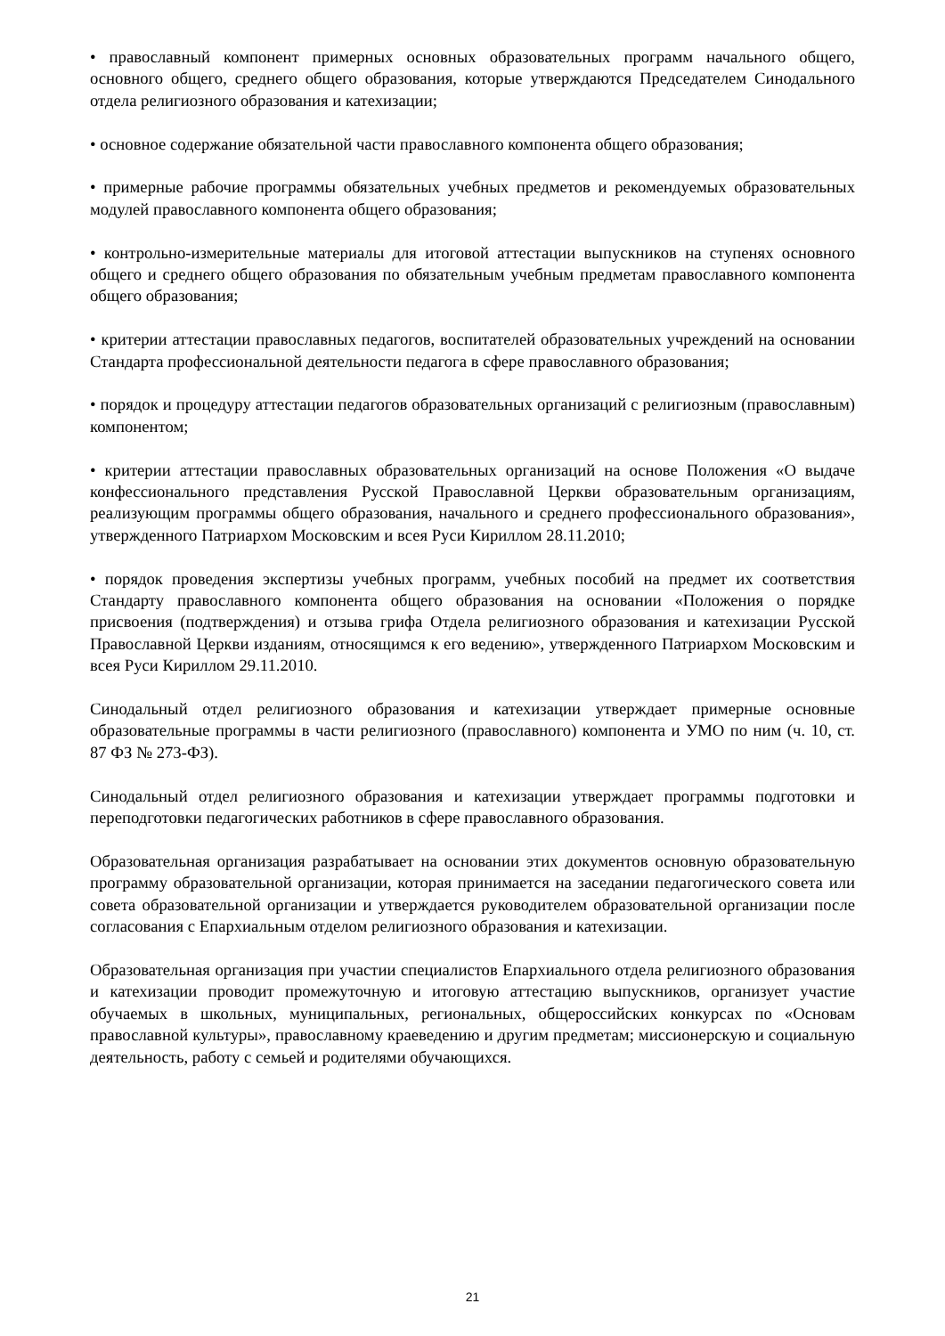• православный компонент примерных основных образовательных программ начального общего, основного общего, среднего общего образования, которые утверждаются Председателем Синодального отдела религиозного образования и катехизации;
• основное содержание обязательной части православного компонента общего образования;
• примерные рабочие программы обязательных учебных предметов и рекомендуемых образовательных модулей православного компонента общего образования;
• контрольно-измерительные материалы для итоговой аттестации выпускников на ступенях основного общего и среднего общего образования по обязательным учебным предметам православного компонента общего образования;
• критерии аттестации православных педагогов, воспитателей образовательных учреждений на основании Стандарта профессиональной деятельности педагога в сфере православного образования;
• порядок и процедуру аттестации педагогов образовательных организаций с религиозным (православным) компонентом;
• критерии аттестации православных образовательных организаций на основе Положения «О выдаче конфессионального представления Русской Православной Церкви образовательным организациям, реализующим программы общего образования, начального и среднего профессионального образования», утвержденного Патриархом Московским и всея Руси Кириллом 28.11.2010;
• порядок проведения экспертизы учебных программ, учебных пособий на предмет их соответствия Стандарту православного компонента общего образования на основании «Положения о порядке присвоения (подтверждения) и отзыва грифа Отдела религиозного образования и катехизации Русской Православной Церкви изданиям, относящимся к его ведению», утвержденного Патриархом Московским и всея Руси Кириллом 29.11.2010.
Синодальный отдел религиозного образования и катехизации утверждает примерные основные образовательные программы в части религиозного (православного) компонента и УМО по ним (ч. 10, ст. 87 ФЗ № 273-ФЗ).
Синодальный отдел религиозного образования и катехизации утверждает программы подготовки и переподготовки педагогических работников в сфере православного образования.
Образовательная организация разрабатывает на основании этих документов основную образовательную программу образовательной организации, которая принимается на заседании педагогического совета или совета образовательной организации и утверждается руководителем образовательной организации после согласования с Епархиальным отделом религиозного образования и катехизации.
Образовательная организация при участии специалистов Епархиального отдела религиозного образования и катехизации проводит промежуточную и итоговую аттестацию выпускников, организует участие обучаемых в школьных, муниципальных, региональных, общероссийских конкурсах по «Основам православной культуры», православному краеведению и другим предметам; миссионерскую и социальную деятельность, работу с семьей и родителями обучающихся.
21